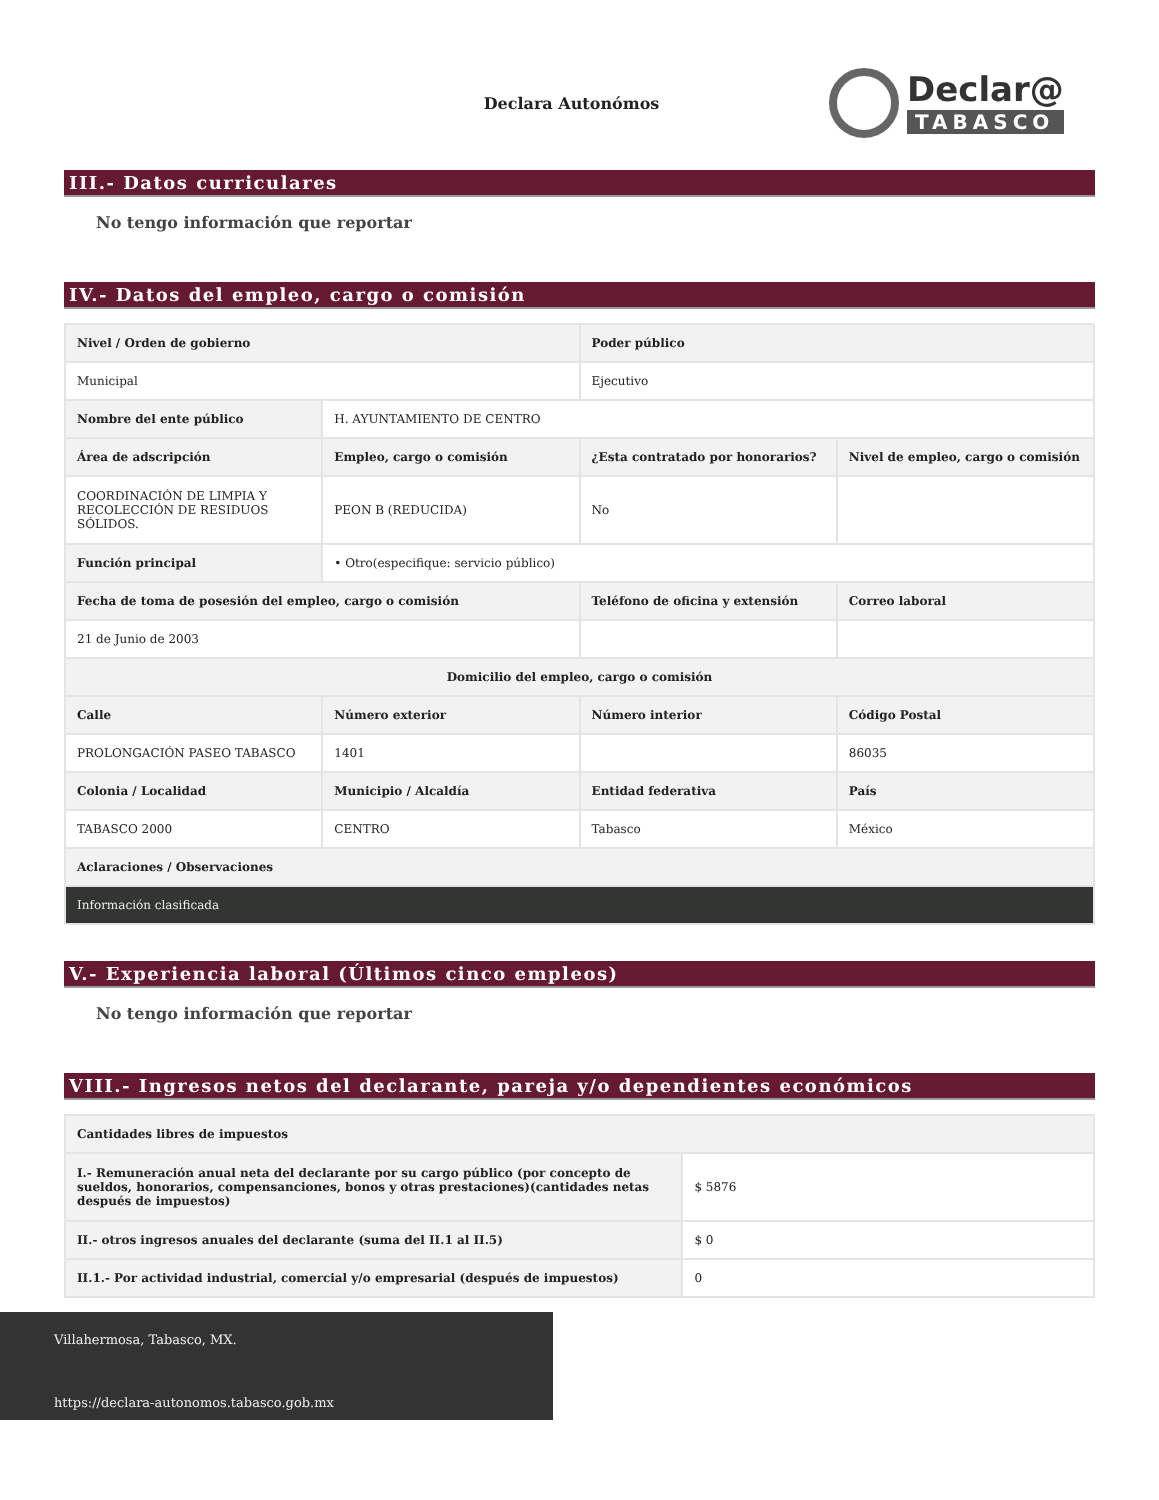Declara Autonómos
Declar@
TABASCO
III.- Datos curriculares
No tengo información que reportar
IV.- Datos del empleo, cargo o comisión
| Nivel / Orden de gobierno | | Poder público | |
| --- | --- | --- | --- |
| Municipal | | Ejecutivo | |
| Nombre del ente público | H. AYUNTAMIENTO DE CENTRO | | |
| Área de adscripción | Empleo, cargo o comisión | ¿Esta contratado por honorarios? | Nivel de empleo, cargo o comisión |
| COORDINACIÓN DE LIMPIA Y RECOLECCIÓN DE RESIDUOS SÓLIDOS. | PEON B (REDUCIDA) | No | |
| Función principal | • Otro(especifique: servicio público) | | |
| Fecha de toma de posesión del empleo, cargo o comisión | | Teléfono de oficina y extensión | Correo laboral |
| 21 de Junio de 2003 | | | |
| Domicilio del empleo, cargo o comisión | | | |
| Calle | Número exterior | Número interior | Código Postal |
| PROLONGACIÓN PASEO TABASCO | 1401 | | 86035 |
| Colonia / Localidad | Municipio / Alcaldía | Entidad federativa | País |
| TABASCO 2000 | CENTRO | Tabasco | México |
| Aclaraciones / Observaciones | | | |
| Información clasificada | | | |
V.- Experiencia laboral (Últimos cinco empleos)
No tengo información que reportar
VIII.- Ingresos netos del declarante, pareja y/o dependientes económicos
| Cantidades libres de impuestos | |
| --- | --- |
| I.- Remuneración anual neta del declarante por su cargo público (por concepto de sueldos, honorarios, compensanciones, bonos y otras prestaciones)(cantidades netas después de impuestos) | $ 5876 |
| II.- otros ingresos anuales del declarante (suma del II.1 al II.5) | $ 0 |
| II.1.- Por actividad industrial, comercial y/o empresarial (después de impuestos) | 0 |
Villahermosa, Tabasco, MX.
https://declara-autonomos.tabasco.gob.mx